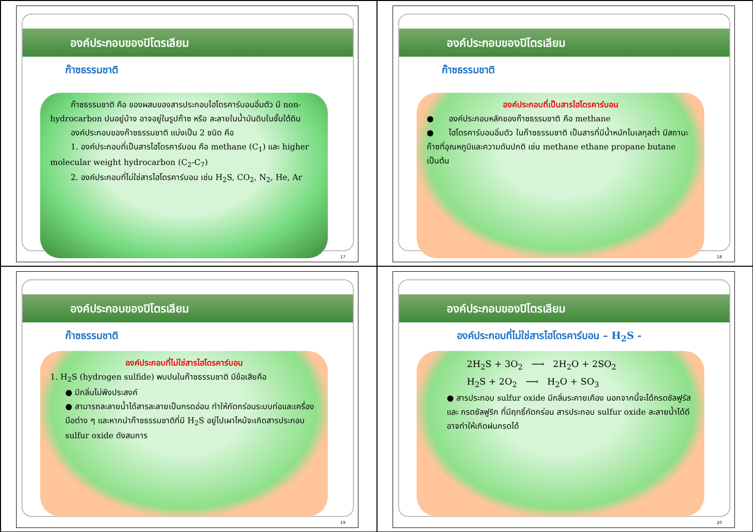องค์ประกอบของปิโตรเลียม
ก๊าซธรรมชาติ
ก๊าซธรรมชาติ คือ ของผสมของสารประกอบไฮโดรคาร์บอนอิ่มตัว มี non-hydrocarbon ปนอยู่บ้าง อาจอยู่ในรูปก๊าซ หรือ ละลายในน้ำมันดิบในชั้นใต้ดิน
องค์ประกอบของก๊าซธรรมชาติ แบ่งเป็น 2 ชนิด คือ
1. องค์ประกอบที่เป็นสารไฮโดรคาร์บอน คือ methane (C<sub>1</sub>) และ higher molecular weight hydrocarbon (C<sub>2</sub>-C<sub>7</sub>)
2. องค์ประกอบที่ไม่ใช่สารไฮโดรคาร์บอน เช่น H<sub>2</sub>S, CO<sub>2</sub>, N<sub>2</sub>, He, Ar
17
องค์ประกอบของปิโตรเลียม
ก๊าซธรรมชาติ
องค์ประกอบที่เป็นสารไฮโดรคาร์บอน
● องค์ประกอบหลักของก๊าซธรรมชาติ คือ methane
● ไฮโดรคาร์บอนอิ่มตัว ในก๊าซธรรมชาติ เป็นสารที่มีน้ำหนักโมเลกุลต่ำ มีสถานะก๊าซที่อุณหภูมิและความดันปกติ เช่น methane ethane propane butane เป็นต้น
18
องค์ประกอบของปิโตรเลียม
ก๊าซธรรมชาติ
องค์ประกอบที่ไม่ใช่สารไฮโดรคาร์บอน
1. H<sub>2</sub>S (hydrogen sulfide) พบปนในก๊าซธรรมชาติ มีข้อเสียคือ
● มีกลิ่นไม่พึงประสงค์
● สามารถละลายน้ำได้สารละลายเป็นกรดอ่อน ทำให้กัดกร่อนระบบท่อและเครื่องมือต่าง ๆ และหากนำก๊าซธรรมชาติที่มี H<sub>2</sub>S อยู่ไปเผาไหม้จะเกิดสารประกอบ sulfur oxide ดังสมการ
19
องค์ประกอบของปิโตรเลียม
องค์ประกอบที่ไม่ใช่สารไฮโดรคาร์บอน – H<sub>2</sub>S -
2H<sub>2</sub>S + 3O<sub>2</sub> ⟶ 2H<sub>2</sub>O + 2SO<sub>2</sub>
H<sub>2</sub>S + 2O<sub>2</sub> ⟶ H<sub>2</sub>O + SO<sub>3</sub>
● สารประกอบ sulfur oxide มีกลิ่นระคายเคือง นอกจากนี้จะได้กรดซัลฟูรัส และ กรดซัลฟูริก ที่มีฤทธิ์กัดกร่อน สารประกอบ sulfur oxide ละลายน้ำได้ดี อาจทำให้เกิดฝนกรดได้
20